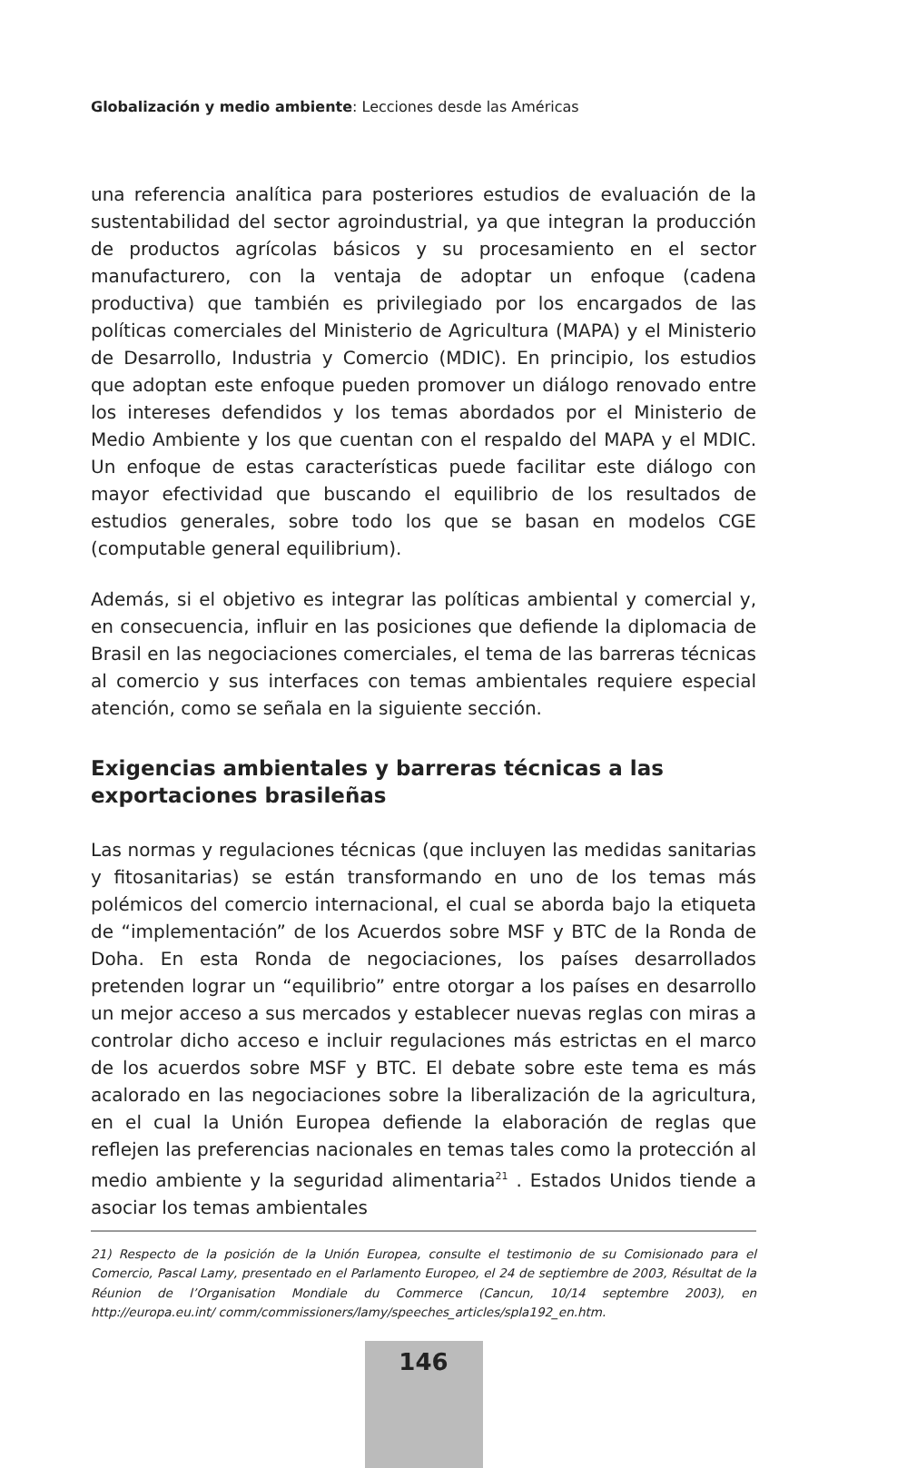Globalización y medio ambiente: Lecciones desde las Américas
una referencia analítica para posteriores estudios de evaluación de la sustentabilidad del sector agroindustrial, ya que integran la producción de productos agrícolas básicos y su procesamiento en el sector manufacturero, con la ventaja de adoptar un enfoque (cadena productiva) que también es privilegiado por los encargados de las políticas comerciales del Ministerio de Agricultura (MAPA) y el Ministerio de Desarrollo, Industria y Comercio (MDIC). En principio, los estudios que adoptan este enfoque pueden promover un diálogo renovado entre los intereses defendidos y los temas abordados por el Ministerio de Medio Ambiente y los que cuentan con el respaldo del MAPA y el MDIC. Un enfoque de estas características puede facilitar este diálogo con mayor efectividad que buscando el equilibrio de los resultados de estudios generales, sobre todo los que se basan en modelos CGE (computable general equilibrium).
Además, si el objetivo es integrar las políticas ambiental y comercial y, en consecuencia, influir en las posiciones que defiende la diplomacia de Brasil en las negociaciones comerciales, el tema de las barreras técnicas al comercio y sus interfaces con temas ambientales requiere especial atención, como se señala en la siguiente sección.
Exigencias ambientales y barreras técnicas a las
exportaciones brasileñas
Las normas y regulaciones técnicas (que incluyen las medidas sanitarias y fitosanitarias) se están transformando en uno de los temas más polémicos del comercio internacional, el cual se aborda bajo la etiqueta de “implementación” de los Acuerdos sobre MSF y BTC de la Ronda de Doha. En esta Ronda de negociaciones, los países desarrollados pretenden lograr un “equilibrio” entre otorgar a los países en desarrollo un mejor acceso a sus mercados y establecer nuevas reglas con miras a controlar dicho acceso e incluir regulaciones más estrictas en el marco de los acuerdos sobre MSF y BTC. El debate sobre este tema es más acalorado en las negociaciones sobre la liberalización de la agricultura, en el cual la Unión Europea defiende la elaboración de reglas que reflejen las preferencias nacionales en temas tales como la protección al medio ambiente y la seguridad alimentaria<sup>21</sup> . Estados Unidos tiende a asociar los temas ambientales
21) Respecto de la posición de la Unión Europea, consulte el testimonio de su Comisionado para el Comercio, Pascal Lamy, presentado en el Parlamento Europeo, el 24 de septiembre de 2003, Résultat de la Réunion de l’Organisation Mondiale du Commerce (Cancun, 10/14 septembre 2003), en http://europa.eu.int/ comm/commissioners/lamy/speeches_articles/spla192_en.htm.
146